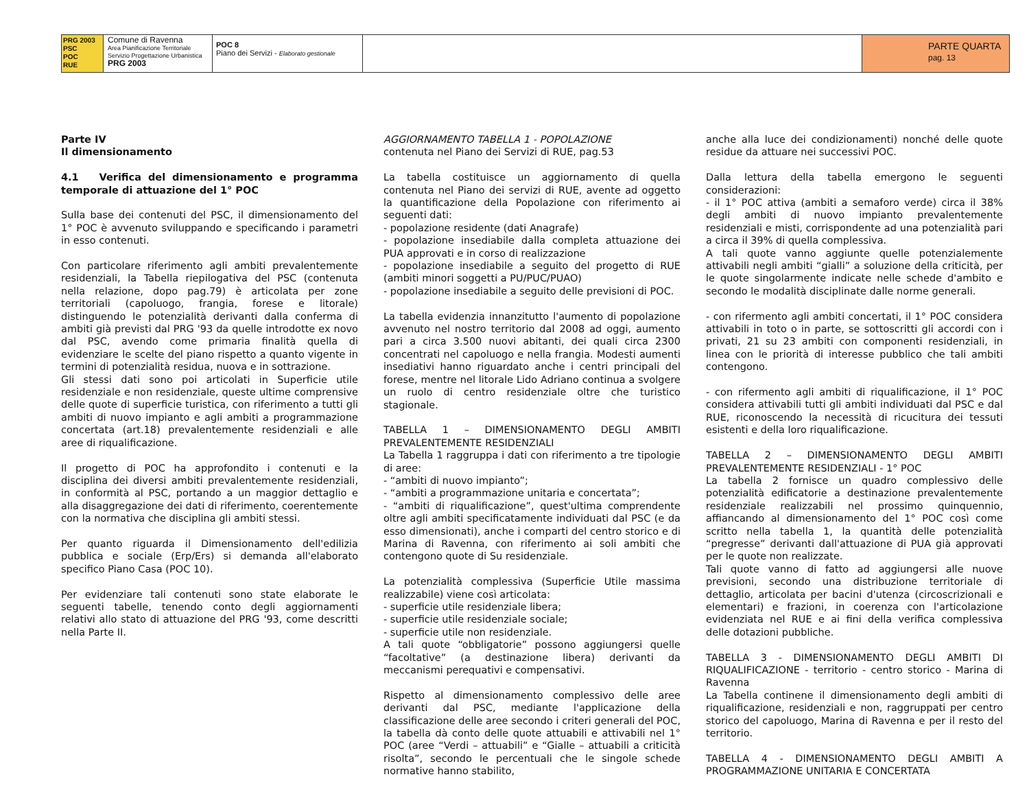PRG 2003
PSC
POC
RUE
Comune di Ravenna
Area Pianificazione Territoriale
Servizio Progettazione Urbanistica
PRG 2003
POC 8
Piano dei Servizi - Elaborato gestionale
PARTE QUARTA
pag. 13
Parte IV
Il dimensionamento
4.1 Verifica del dimensionamento e programma temporale di attuazione del 1° POC
Sulla base dei contenuti del PSC, il dimensionamento del 1° POC è avvenuto sviluppando e specificando i parametri in esso contenuti.
Con particolare riferimento agli ambiti prevalentemente residenziali, la Tabella riepilogativa del PSC (contenuta nella relazione, dopo pag.79) è articolata per zone territoriali (capoluogo, frangia, forese e litorale) distinguendo le potenzialità derivanti dalla conferma di ambiti già previsti dal PRG '93 da quelle introdotte ex novo dal PSC, avendo come primaria finalità quella di evidenziare le scelte del piano rispetto a quanto vigente in termini di potenzialità residua, nuova e in sottrazione.
Gli stessi dati sono poi articolati in Superficie utile residenziale e non residenziale, queste ultime comprensive delle quote di superficie turistica, con riferimento a tutti gli ambiti di nuovo impianto e agli ambiti a programmazione concertata (art.18) prevalentemente residenziali e alle aree di riqualificazione.
Il progetto di POC ha approfondito i contenuti e la disciplina dei diversi ambiti prevalentemente residenziali, in conformità al PSC, portando a un maggior dettaglio e alla disaggregazione dei dati di riferimento, coerentemente con la normativa che disciplina gli ambiti stessi.
Per quanto riguarda il Dimensionamento dell'edilizia pubblica e sociale (Erp/Ers) si demanda all'elaborato specifico Piano Casa (POC 10).
Per evidenziare tali contenuti sono state elaborate le seguenti tabelle, tenendo conto degli aggiornamenti relativi allo stato di attuazione del PRG '93, come descritti nella Parte II.
AGGIORNAMENTO TABELLA 1 - POPOLAZIONE
contenuta nel Piano dei Servizi di RUE, pag.53
La tabella costituisce un aggiornamento di quella contenuta nel Piano dei servizi di RUE, avente ad oggetto la quantificazione della Popolazione con riferimento ai seguenti dati:
- popolazione residente (dati Anagrafe)
- popolazione insediabile dalla completa attuazione dei PUA approvati e in corso di realizzazione
- popolazione insediabile a seguito del progetto di RUE (ambiti minori soggetti a PU/PUC/PUAO)
- popolazione insediabile a seguito delle previsioni di POC.
La tabella evidenzia innanzitutto l'aumento di popolazione avvenuto nel nostro territorio dal 2008 ad oggi, aumento pari a circa 3.500 nuovi abitanti, dei quali circa 2300 concentrati nel capoluogo e nella frangia. Modesti aumenti insediativi hanno riguardato anche i centri principali del forese, mentre nel litorale Lido Adriano continua a svolgere un ruolo di centro residenziale oltre che turistico stagionale.
TABELLA 1 – DIMENSIONAMENTO DEGLI AMBITI PREVALENTEMENTE RESIDENZIALI
La Tabella 1 raggruppa i dati con riferimento a tre tipologie di aree:
- “ambiti di nuovo impianto”;
- “ambiti a programmazione unitaria e concertata”;
- “ambiti di riqualificazione”, quest'ultima comprendente oltre agli ambiti specificatamente individuati dal PSC (e da esso dimensionati), anche i comparti del centro storico e di Marina di Ravenna, con riferimento ai soli ambiti che contengono quote di Su residenziale.
La potenzialità complessiva (Superficie Utile massima realizzabile) viene così articolata:
- superficie utile residenziale libera;
- superficie utile residenziale sociale;
- superficie utile non residenziale.
A tali quote “obbligatorie” possono aggiungersi quelle “facoltative” (a destinazione libera) derivanti da meccanismi perequativi e compensativi.
Rispetto al dimensionamento complessivo delle aree derivanti dal PSC, mediante l'applicazione della classificazione delle aree secondo i criteri generali del POC, la tabella dà conto delle quote attuabili e attivabili nel 1° POC (aree “Verdi – attuabili” e “Gialle – attuabili a criticità risolta”, secondo le percentuali che le singole schede normative hanno stabilito,
anche alla luce dei condizionamenti) nonché delle quote residue da attuare nei successivi POC.
Dalla lettura della tabella emergono le seguenti considerazioni:
- il 1° POC attiva (ambiti a semaforo verde) circa il 38% degli ambiti di nuovo impianto prevalentemente residenziali e misti, corrispondente ad una potenzialità pari a circa il 39% di quella complessiva.
A tali quote vanno aggiunte quelle potenzialemente attivabili negli ambiti “gialli” a soluzione della criticità, per le quote singolarmente indicate nelle schede d'ambito e secondo le modalità disciplinate dalle norme generali.
- con rifermento agli ambiti concertati, il 1° POC considera attivabili in toto o in parte, se sottoscritti gli accordi con i privati, 21 su 23 ambiti con componenti residenziali, in linea con le priorità di interesse pubblico che tali ambiti contengono.
- con rifermento agli ambiti di riqualificazione, il 1° POC considera attivabili tutti gli ambiti individuati dal PSC e dal RUE, riconoscendo la necessità di ricucitura dei tessuti esistenti e della loro riqualificazione.
TABELLA 2 – DIMENSIONAMENTO DEGLI AMBITI PREVALENTEMENTE RESIDENZIALI - 1° POC
La tabella 2 fornisce un quadro complessivo delle potenzialità edificatorie a destinazione prevalentemente residenziale realizzabili nel prossimo quinquennio, affiancando al dimensionamento del 1° POC così come scritto nella tabella 1, la quantità delle potenzialità “pregresse” derivanti dall'attuazione di PUA già approvati per le quote non realizzate.
Tali quote vanno di fatto ad aggiungersi alle nuove previsioni, secondo una distribuzione territoriale di dettaglio, articolata per bacini d'utenza (circoscrizionali e elementari) e frazioni, in coerenza con l'articolazione evidenziata nel RUE e ai fini della verifica complessiva delle dotazioni pubbliche.
TABELLA 3 - DIMENSIONAMENTO DEGLI AMBITI DI RIQUALIFICAZIONE - territorio - centro storico - Marina di Ravenna
La Tabella continene il dimensionamento degli ambiti di riqualificazione, residenziali e non, raggruppati per centro storico del capoluogo, Marina di Ravenna e per il resto del territorio.
TABELLA 4 - DIMENSIONAMENTO DEGLI AMBITI A PROGRAMMAZIONE UNITARIA E CONCERTATA